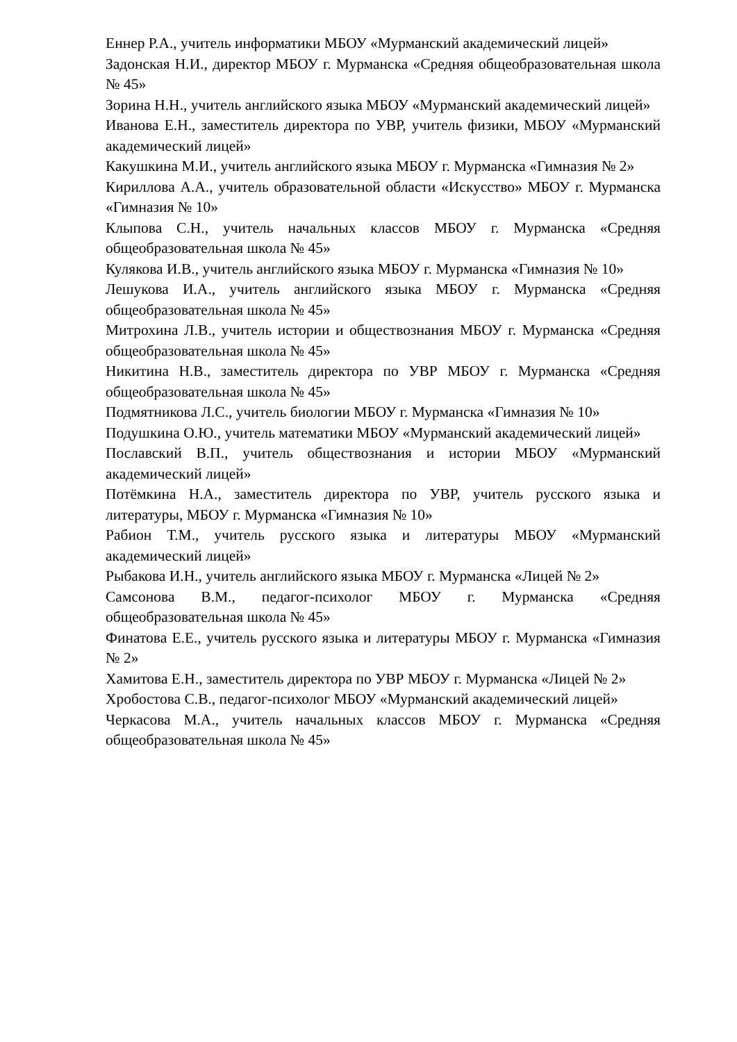Еннер Р.А., учитель информатики МБОУ «Мурманский академический лицей»
Задонская Н.И., директор МБОУ г. Мурманска «Средняя общеобразовательная школа № 45»
Зорина Н.Н., учитель английского языка МБОУ «Мурманский академический лицей»
Иванова Е.Н., заместитель директора по УВР, учитель физики, МБОУ «Мурманский академический лицей»
Какушкина М.И., учитель английского языка МБОУ г. Мурманска «Гимназия № 2»
Кириллова А.А., учитель образовательной области «Искусство» МБОУ г. Мурманска «Гимназия № 10»
Клыпова С.Н., учитель начальных классов МБОУ г. Мурманска «Средняя общеобразовательная школа № 45»
Кулякова И.В., учитель английского языка МБОУ г. Мурманска «Гимназия № 10»
Лешукова И.А., учитель английского языка МБОУ г. Мурманска «Средняя общеобразовательная школа № 45»
Митрохина Л.В., учитель истории и обществознания МБОУ г. Мурманска «Средняя общеобразовательная школа № 45»
Никитина Н.В., заместитель директора по УВР МБОУ г. Мурманска «Средняя общеобразовательная школа № 45»
Подмятникова Л.С., учитель биологии МБОУ г. Мурманска «Гимназия № 10»
Подушкина О.Ю., учитель математики МБОУ «Мурманский академический лицей»
Пославский В.П., учитель обществознания и истории МБОУ «Мурманский академический лицей»
Потёмкина Н.А., заместитель директора по УВР, учитель русского языка и литературы, МБОУ г. Мурманска «Гимназия № 10»
Рабион Т.М., учитель русского языка и литературы МБОУ «Мурманский академический лицей»
Рыбакова И.Н., учитель английского языка МБОУ г. Мурманска «Лицей № 2»
Самсонова В.М., педагог-психолог МБОУ г. Мурманска «Средняя общеобразовательная школа № 45»
Финатова Е.Е., учитель русского языка и литературы МБОУ г. Мурманска «Гимназия № 2»
Хамитова Е.Н., заместитель директора по УВР МБОУ г. Мурманска «Лицей № 2»
Хробостова С.В., педагог-психолог МБОУ «Мурманский академический лицей»
Черкасова М.А., учитель начальных классов МБОУ г. Мурманска «Средняя общеобразовательная школа № 45»